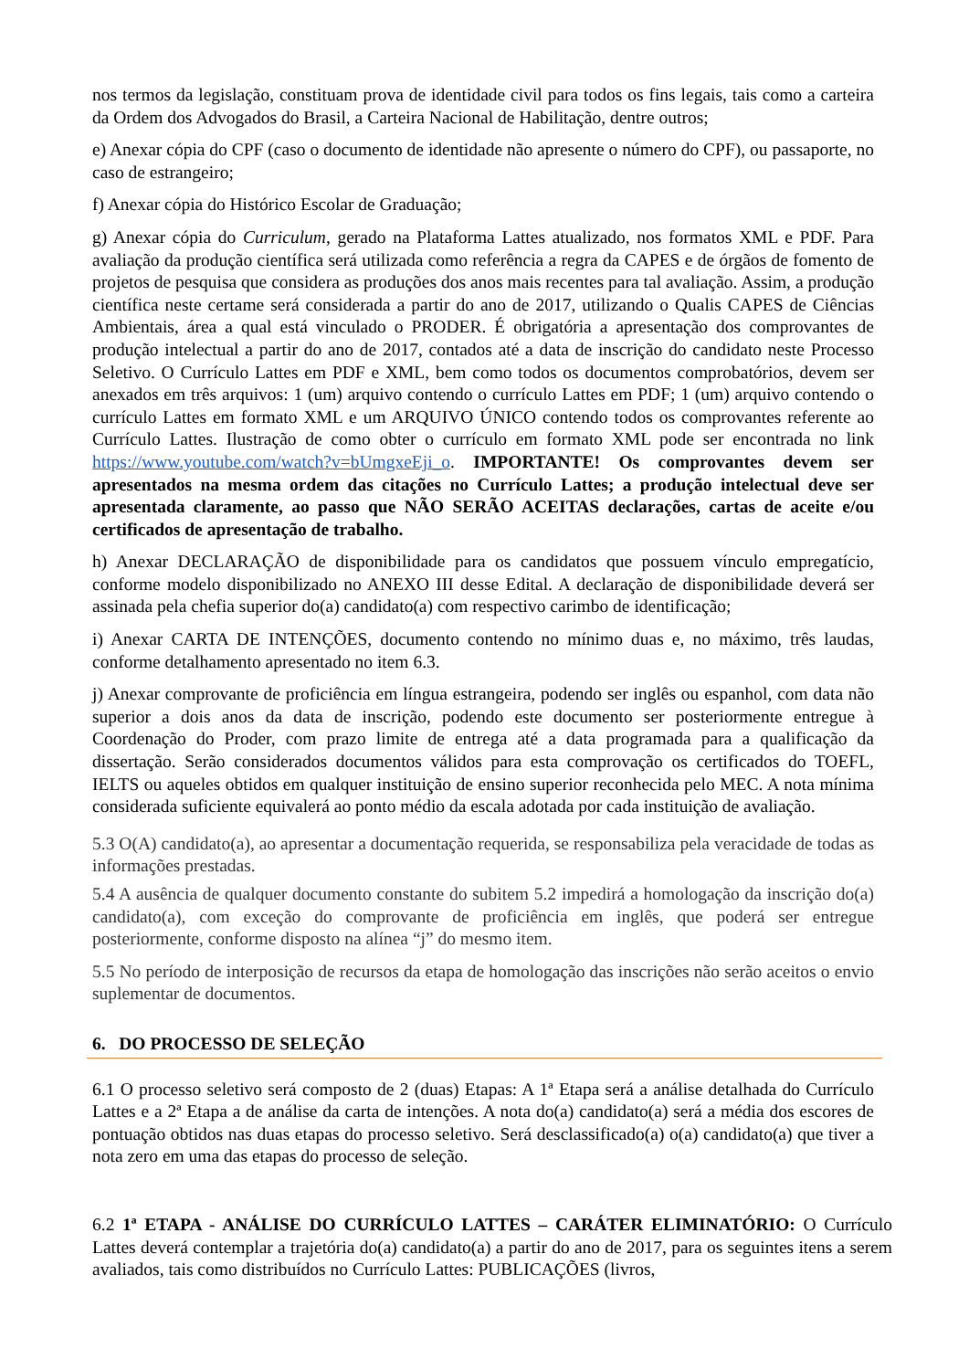nos termos da legislação, constituam prova de identidade civil para todos os fins legais, tais como a carteira da Ordem dos Advogados do Brasil, a Carteira Nacional de Habilitação, dentre outros;
e) Anexar cópia do CPF (caso o documento de identidade não apresente o número do CPF), ou passaporte, no caso de estrangeiro;
f) Anexar cópia do Histórico Escolar de Graduação;
g) Anexar cópia do Curriculum, gerado na Plataforma Lattes atualizado, nos formatos XML e PDF. Para avaliação da produção científica será utilizada como referência a regra da CAPES e de órgãos de fomento de projetos de pesquisa que considera as produções dos anos mais recentes para tal avaliação. Assim, a produção científica neste certame será considerada a partir do ano de 2017, utilizando o Qualis CAPES de Ciências Ambientais, área a qual está vinculado o PRODER. É obrigatória a apresentação dos comprovantes de produção intelectual a partir do ano de 2017, contados até a data de inscrição do candidato neste Processo Seletivo. O Currículo Lattes em PDF e XML, bem como todos os documentos comprobatórios, devem ser anexados em três arquivos: 1 (um) arquivo contendo o currículo Lattes em PDF; 1 (um) arquivo contendo o currículo Lattes em formato XML e um ARQUIVO ÚNICO contendo todos os comprovantes referente ao Currículo Lattes. Ilustração de como obter o currículo em formato XML pode ser encontrada no link https://www.youtube.com/watch?v=bUmgxeEji_o. IMPORTANTE! Os comprovantes devem ser apresentados na mesma ordem das citações no Currículo Lattes; a produção intelectual deve ser apresentada claramente, ao passo que NÃO SERÃO ACEITAS declarações, cartas de aceite e/ou certificados de apresentação de trabalho.
h) Anexar DECLARAÇÃO de disponibilidade para os candidatos que possuem vínculo empregatício, conforme modelo disponibilizado no ANEXO III desse Edital. A declaração de disponibilidade deverá ser assinada pela chefia superior do(a) candidato(a) com respectivo carimbo de identificação;
i) Anexar CARTA DE INTENÇÕES, documento contendo no mínimo duas e, no máximo, três laudas, conforme detalhamento apresentado no item 6.3.
j) Anexar comprovante de proficiência em língua estrangeira, podendo ser inglês ou espanhol, com data não superior a dois anos da data de inscrição, podendo este documento ser posteriormente entregue à Coordenação do Proder, com prazo limite de entrega até a data programada para a qualificação da dissertação. Serão considerados documentos válidos para esta comprovação os certificados do TOEFL, IELTS ou aqueles obtidos em qualquer instituição de ensino superior reconhecida pelo MEC. A nota mínima considerada suficiente equivalerá ao ponto médio da escala adotada por cada instituição de avaliação.
5.3 O(A) candidato(a), ao apresentar a documentação requerida, se responsabiliza pela veracidade de todas as informações prestadas.
5.4 A ausência de qualquer documento constante do subitem 5.2 impedirá a homologação da inscrição do(a) candidato(a), com exceção do comprovante de proficiência em inglês, que poderá ser entregue posteriormente, conforme disposto na alínea “j” do mesmo item.
5.5 No período de interposição de recursos da etapa de homologação das inscrições não serão aceitos o envio suplementar de documentos.
6. DO PROCESSO DE SELEÇÃO
6.1 O processo seletivo será composto de 2 (duas) Etapas: A 1ª Etapa será a análise detalhada do Currículo Lattes e a 2ª Etapa a de análise da carta de intenções. A nota do(a) candidato(a) será a média dos escores de pontuação obtidos nas duas etapas do processo seletivo. Será desclassificado(a) o(a) candidato(a) que tiver a nota zero em uma das etapas do processo de seleção.
6.2 1ª ETAPA - ANÁLISE DO CURRÍCULO LATTES – CARÁTER ELIMINATÓRIO: O Currículo Lattes deverá contemplar a trajetória do(a) candidato(a) a partir do ano de 2017, para os seguintes itens a serem avaliados, tais como distribuídos no Currículo Lattes: PUBLICAÇÕES (livros,